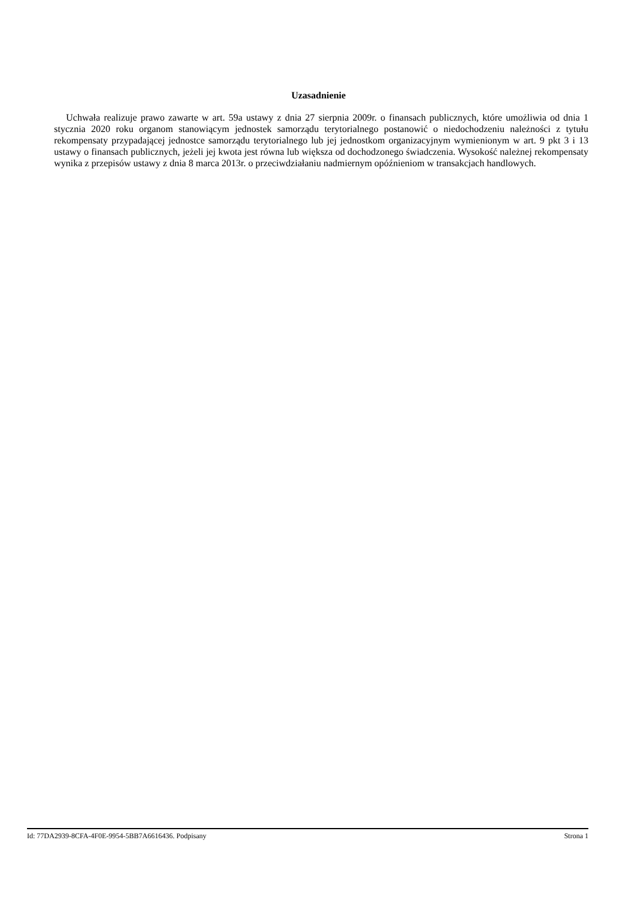Uzasadnienie
Uchwała realizuje prawo zawarte w art. 59a ustawy z dnia 27 sierpnia 2009r. o finansach publicznych, które umożliwia od dnia 1 stycznia 2020 roku organom stanowiącym jednostek samorządu terytorialnego postanowić o niedochodzeniu należności z tytułu rekompensaty przypadającej jednostce samorządu terytorialnego lub jej jednostkom organizacyjnym wymienionym w art. 9 pkt 3 i 13 ustawy o finansach publicznych, jeżeli jej kwota jest równa lub większa od dochodzonego świadczenia. Wysokość należnej rekompensaty wynika z przepisów ustawy z dnia 8 marca 2013r. o przeciwdziałaniu nadmiernym opóźnieniom w transakcjach handlowych.
Id: 77DA2939-8CFA-4F0E-9954-5BB7A6616436. Podpisany Strona 1